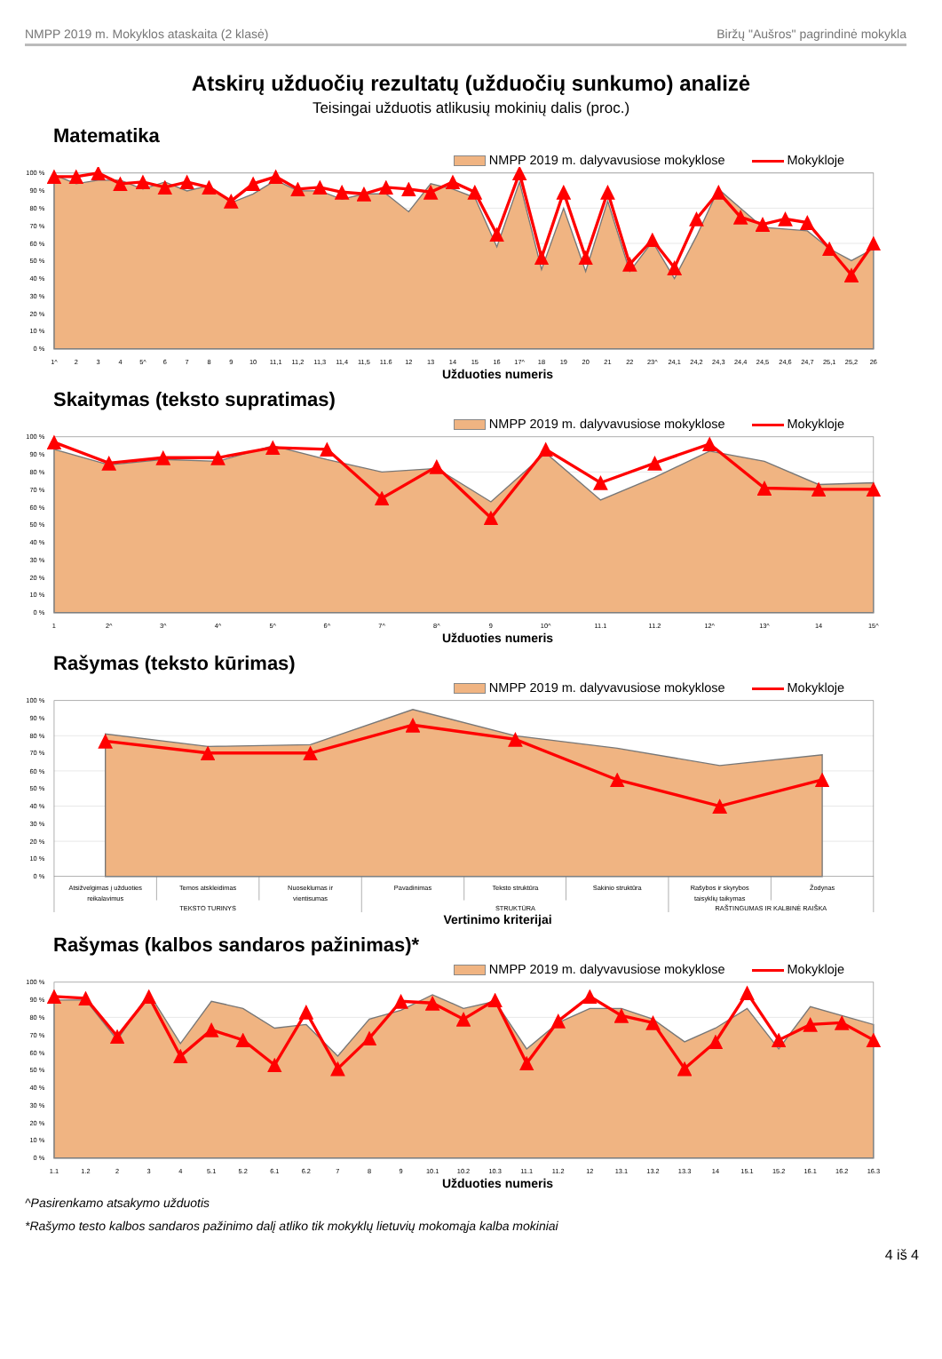NMPP 2019 m. Mokyklos ataskaita (2 klasė) Biržų "Aušros" pagrindinė mokykla
Atskirų užduočių rezultatų (užduočių sunkumo) analizė
Teisingai užduotis atlikusių mokinių dalis (proc.)
Matematika
NMPP 2019 m. dalyvavusiose mokyklose Mokykloje
100 %
90 %
80 %
70 %
60 %
50 %
40 %
30 %
20 %
10 %
0 %
1^
2
3
4
5^
6
7
8
9
10
11,1
11,2
11,3
11,4
11,5
11.6
12
13
14
15
16
17^
18
19
20
21
22
23^
24,1
24,2
24,3
24,4
24,5
24,6
24,7
25,1
25,2
26
Užduoties numeris
Skaitymas (teksto supratimas)
NMPP 2019 m. dalyvavusiose mokyklose Mokykloje
100 %
90 %
80 %
70 %
60 %
50 %
40 %
30 %
20 %
10 %
0 %
1
2^
3^
4^
5^
6^
7^
8^
9
10^
11.1
11.2
12^
13^
14
15^
Užduoties numeris
Rašymas (teksto kūrimas)
NMPP 2019 m. dalyvavusiose mokyklose Mokykloje
100 %
90 %
80 %
70 %
60 %
50 %
40 %
30 %
20 %
10 %
0 %
Atsižvelgimas į užduoties
reikalavimus
Temos atskleidimas
Nuoseklumas ir
vientisumas
Pavadinimas
Teksto struktūra
Sakinio struktūra
Rašybos ir skyrybos
taisyklių taikymas
Žodynas
TEKSTO TURINYS
STRUKTŪRA
RAŠTINGUMAS IR KALBINĖ RAIŠKA
Vertinimo kriterijai
Rašymas (kalbos sandaros pažinimas)*
NMPP 2019 m. dalyvavusiose mokyklose Mokykloje
100 %
90 %
80 %
70 %
60 %
50 %
40 %
30 %
20 %
10 %
0 %
1.1
1.2
2
3
4
5.1
5.2
6.1
6.2
7
8
9
10.1
10.2
10.3
11.1
11.2
12
13.1
13.2
13.3
14
15.1
15.2
16.1
16.2
16.3
Užduoties numeris
^Pasirenkamo atsakymo užduotis
*Rašymo testo kalbos sandaros pažinimo dalį atliko tik mokyklų lietuvių mokomąja kalba mokiniai
4 iš 4